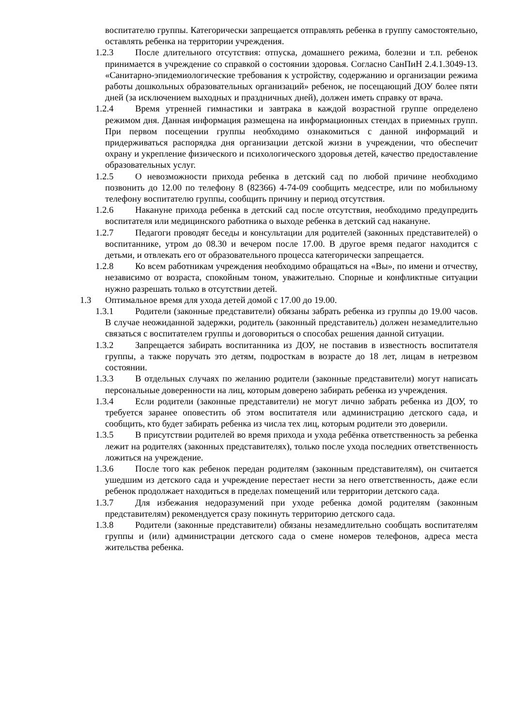воспитателю группы. Категорически запрещается отправлять ребенка в группу самостоятельно, оставлять ребенка на территории учреждения.
1.2.3 После длительного отсутствия: отпуска, домашнего режима, болезни и т.п. ребенок принимается в учреждение со справкой о состоянии здоровья. Согласно СанПиН 2.4.1.3049-13. «Санитарно-эпидемиологические требования к устройству, содержанию и организации режима работы дошкольных образовательных организаций» ребенок, не посещающий ДОУ более пяти дней (за исключением выходных и праздничных дней), должен иметь справку от врача.
1.2.4 Время утренней гимнастики и завтрака в каждой возрастной группе определено режимом дня. Данная информация размещена на информационных стендах в приемных групп. При первом посещении группы необходимо ознакомиться с данной информаций и придерживаться распорядка дня организации детской жизни в учреждении, что обеспечит охрану и укрепление физического и психологического здоровья детей, качество предоставление образовательных услуг.
1.2.5 О невозможности прихода ребенка в детский сад по любой причине необходимо позвонить до 12.00 по телефону 8 (82366) 4-74-09 сообщить медсестре, или по мобильному телефону воспитателю группы, сообщить причину и период отсутствия.
1.2.6 Накануне прихода ребенка в детский сад после отсутствия, необходимо предупредить воспитателя или медицинского работника о выходе ребенка в детский сад накануне.
1.2.7 Педагоги проводят беседы и консультации для родителей (законных представителей) о воспитаннике, утром до 08.30 и вечером после 17.00. В другое время педагог находится с детьми, и отвлекать его от образовательного процесса категорически запрещается.
1.2.8 Ко всем работникам учреждения необходимо обращаться на «Вы», по имени и отчеству, независимо от возраста, спокойным тоном, уважительно. Спорные и конфликтные ситуации нужно разрешать только в отсутствии детей.
1.3 Оптимальное время для ухода детей домой с 17.00 до 19.00.
1.3.1 Родители (законные представители) обязаны забрать ребенка из группы до 19.00 часов. В случае неожиданной задержки, родитель (законный представитель) должен незамедлительно связаться с воспитателем группы и договориться о способах решения данной ситуации.
1.3.2 Запрещается забирать воспитанника из ДОУ, не поставив в известность воспитателя группы, а также поручать это детям, подросткам в возрасте до 18 лет, лицам в нетрезвом состоянии.
1.3.3 В отдельных случаях по желанию родители (законные представители) могут написать персональные доверенности на лиц, которым доверено забирать ребенка из учреждения.
1.3.4 Если родители (законные представители) не могут лично забрать ребенка из ДОУ, то требуется заранее оповестить об этом воспитателя или администрацию детского сада, и сообщить, кто будет забирать ребенка из числа тех лиц, которым родители это доверили.
1.3.5 В присутствии родителей во время прихода и ухода ребёнка ответственность за ребенка лежит на родителях (законных представителях), только после ухода последних ответственность ложиться на учреждение.
1.3.6 После того как ребенок передан родителям (законным представителям), он считается ушедшим из детского сада и учреждение перестает нести за него ответственность, даже если ребенок продолжает находиться в пределах помещений или территории детского сада.
1.3.7 Для избежания недоразумений при уходе ребенка домой родителям (законным представителям) рекомендуется сразу покинуть территорию детского сада.
1.3.8 Родители (законные представители) обязаны незамедлительно сообщать воспитателям группы и (или) администрации детского сада о смене номеров телефонов, адреса места жительства ребенка.